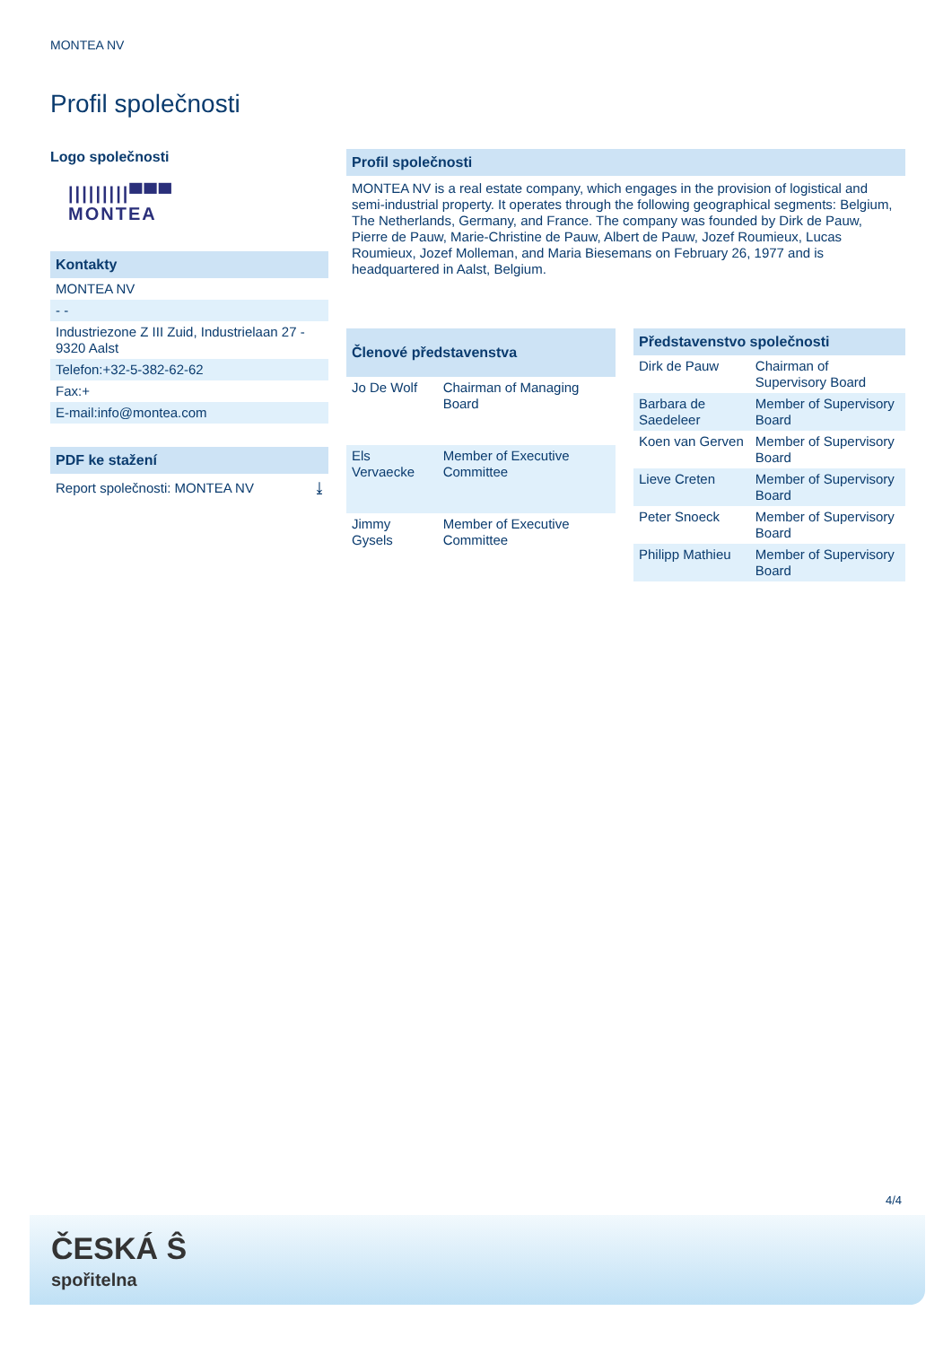MONTEA NV
Profil společnosti
Logo společnosti
|||||||||▀▀▀
MONTEA
Kontakty
MONTEA NV
- -
Industriezone Z III Zuid, Industrielaan 27 - 9320 Aalst
Telefon:+32-5-382-62-62
Fax:+
E-mail:info@montea.com
PDF ke stažení
Report společnosti: MONTEA NV ⤓
Profil společnosti
MONTEA NV is a real estate company, which engages in the provision of logistical and semi-industrial property. It operates through the following geographical segments: Belgium, The Netherlands, Germany, and France. The company was founded by Dirk de Pauw, Pierre de Pauw, Marie-Christine de Pauw, Albert de Pauw, Jozef Roumieux, Lucas Roumieux, Jozef Molleman, and Maria Biesemans on February 26, 1977 and is headquartered in Aalst, Belgium.
| Členové představenstva | |
| --- | --- |
| Jo De Wolf | Chairman of Managing Board |
| Els Vervaecke | Member of Executive Committee |
| Jimmy Gysels | Member of Executive Committee |
| Představenstvo společnosti | |
| --- | --- |
| Dirk de Pauw | Chairman of Supervisory Board |
| Barbara de Saedeleer | Member of Supervisory Board |
| Koen van Gerven | Member of Supervisory Board |
| Lieve Creten | Member of Supervisory Board |
| Peter Snoeck | Member of Supervisory Board |
| Philipp Mathieu | Member of Supervisory Board |
4/4
ČESKÁ Ŝ
spořitelna